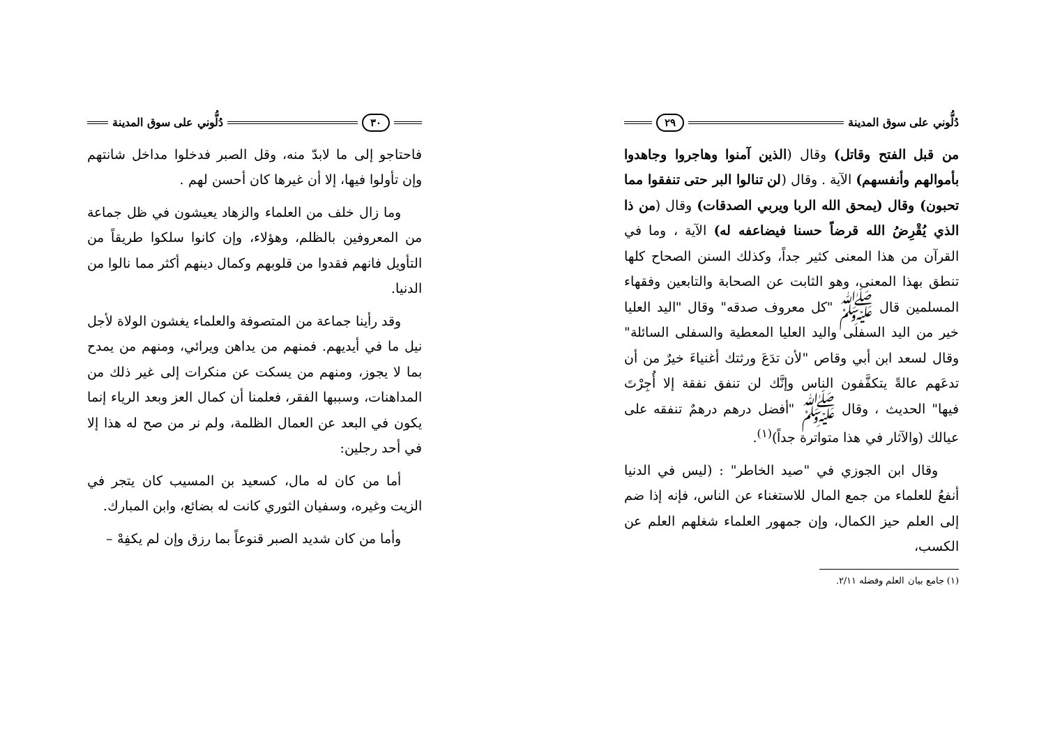دُلُّوني على سوق المدينة ٢٩
من قبل الفتح وقاتل) وقال (الذين آمنوا وهاجروا وجاهدوا بأموالهم وأنفسهم) الآية . وقال (لن تنالوا البر حتى تنفقوا مما تحبون) وقال (يمحق الله الربا ويربي الصدقات) وقال (من ذا الذي يُقْرِضُ الله قرضاً حسنا فيضاعفه له) الآية ، وما في القرآن من هذا المعنى كثير جداً، وكذلك السنن الصحاح كلها تنطق بهذا المعنى، وهو الثابت عن الصحابة والتابعين وفقهاء المسلمين قال ﷺ "كل معروف صدقه" وقال "اليد العليا خير من اليد السفلى واليد العليا المعطية والسفلى السائلة" وقال لسعد ابن أبي وقاص "لأن تدَعَ ورثتك أغنياءَ خيرٌ من أن تدعَهم عالةً يتكفَّفون الناس وإنَّك لن تنفق نفقة إلا أُجِرْتَ فيها" الحديث ، وقال ﷺ "أفضل درهم درهمٌ تنفقه على عيالك (والآثار في هذا متواترة جداً)<sup>(١)</sup>.
وقال ابن الجوزي في "صيد الخاطر" : (ليس في الدنيا أنفعُ للعلماء من جمع المال للاستغناء عن الناس، فإنه إذا ضم إلى العلم حيز الكمال، وإن جمهور العلماء شغلهم العلم عن الكسب،
(١) جامع بيان العلم وفضله ٢/١١.
٣٠ دُلُّوني على سوق المدينة
فاحتاجو إلى ما لابدّ منه، وقل الصبر فدخلوا مداخل شانتهم وإن تأولوا فيها، إلا أن غيرها كان أحسن لهم .
وما زال خلف من العلماء والزهاد يعيشون في ظل جماعة من المعروفين بالظلم، وهؤلاء، وإن كانوا سلكوا طريقاً من التأويل فانهم فقدوا من قلوبهم وكمال دينهم أكثر مما نالوا من الدنيا.
وقد رأينا جماعة من المتصوفة والعلماء يغشون الولاة لأجل نيل ما في أيديهم. فمنهم من يداهن ويرائي، ومنهم من يمدح بما لا يجوز، ومنهم من يسكت عن منكرات إلى غير ذلك من المداهنات، وسببها الفقر، فعلمنا أن كمال العز وبعد الرياء إنما يكون في البعد عن العمال الظلمة، ولم نر من صح له هذا إلا في أحد رجلين:
أما من كان له مال، كسعيد بن المسيب كان يتجر في الزيت وغيره، وسفيان الثوري كانت له بضائع، وابن المبارك.
وأما من كان شديد الصبر قنوعاً بما رزق وإن لم يكفِهْ –